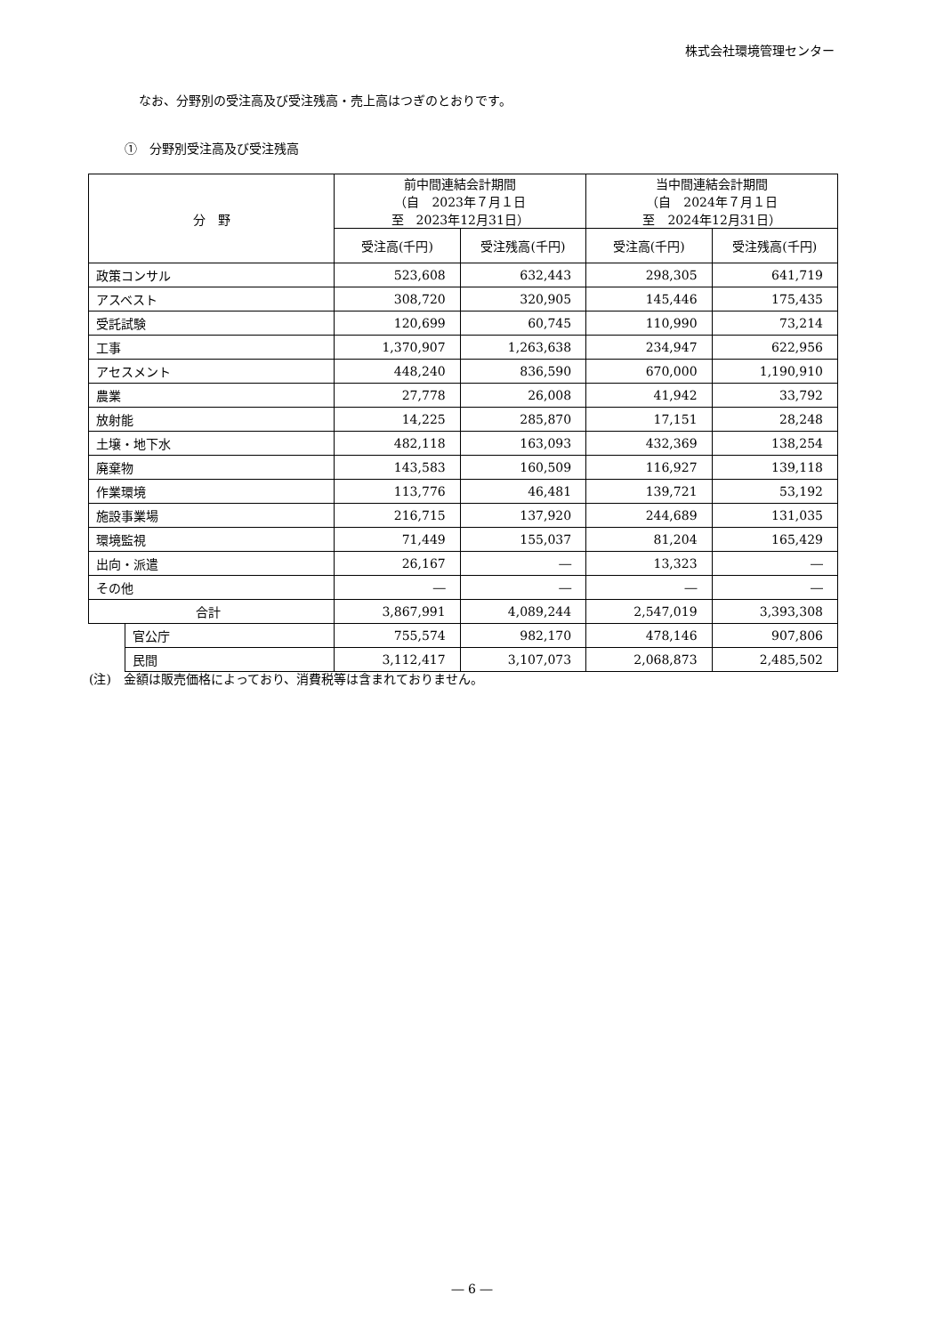株式会社環境管理センター
なお、分野別の受注高及び受注残高・売上高はつぎのとおりです。
①　分野別受注高及び受注残高
| 分 野 | | 前中間連結会計期間 （自 2023年７月１日 至 2023年12月31日） | | 当中間連結会計期間 （自 2024年７月１日 至 2024年12月31日） | |
| --- | --- | --- | --- | --- | --- |
| | | 受注高(千円) | 受注残高(千円) | 受注高(千円) | 受注残高(千円) |
| 政策コンサル | | 523,608 | 632,443 | 298,305 | 641,719 |
| アスベスト | | 308,720 | 320,905 | 145,446 | 175,435 |
| 受託試験 | | 120,699 | 60,745 | 110,990 | 73,214 |
| 工事 | | 1,370,907 | 1,263,638 | 234,947 | 622,956 |
| アセスメント | | 448,240 | 836,590 | 670,000 | 1,190,910 |
| 農業 | | 27,778 | 26,008 | 41,942 | 33,792 |
| 放射能 | | 14,225 | 285,870 | 17,151 | 28,248 |
| 土壌・地下水 | | 482,118 | 163,093 | 432,369 | 138,254 |
| 廃棄物 | | 143,583 | 160,509 | 116,927 | 139,118 |
| 作業環境 | | 113,776 | 46,481 | 139,721 | 53,192 |
| 施設事業場 | | 216,715 | 137,920 | 244,689 | 131,035 |
| 環境監視 | | 71,449 | 155,037 | 81,204 | 165,429 |
| 出向・派遣 | | 26,167 | ― | 13,323 | ― |
| その他 | | ― | ― | ― | ― |
| 合計 | | 3,867,991 | 4,089,244 | 2,547,019 | 3,393,308 |
| | 官公庁 | 755,574 | 982,170 | 478,146 | 907,806 |
| | 民間 | 3,112,417 | 3,107,073 | 2,068,873 | 2,485,502 |
(注)　金額は販売価格によっており、消費税等は含まれておりません。
― 6 ―